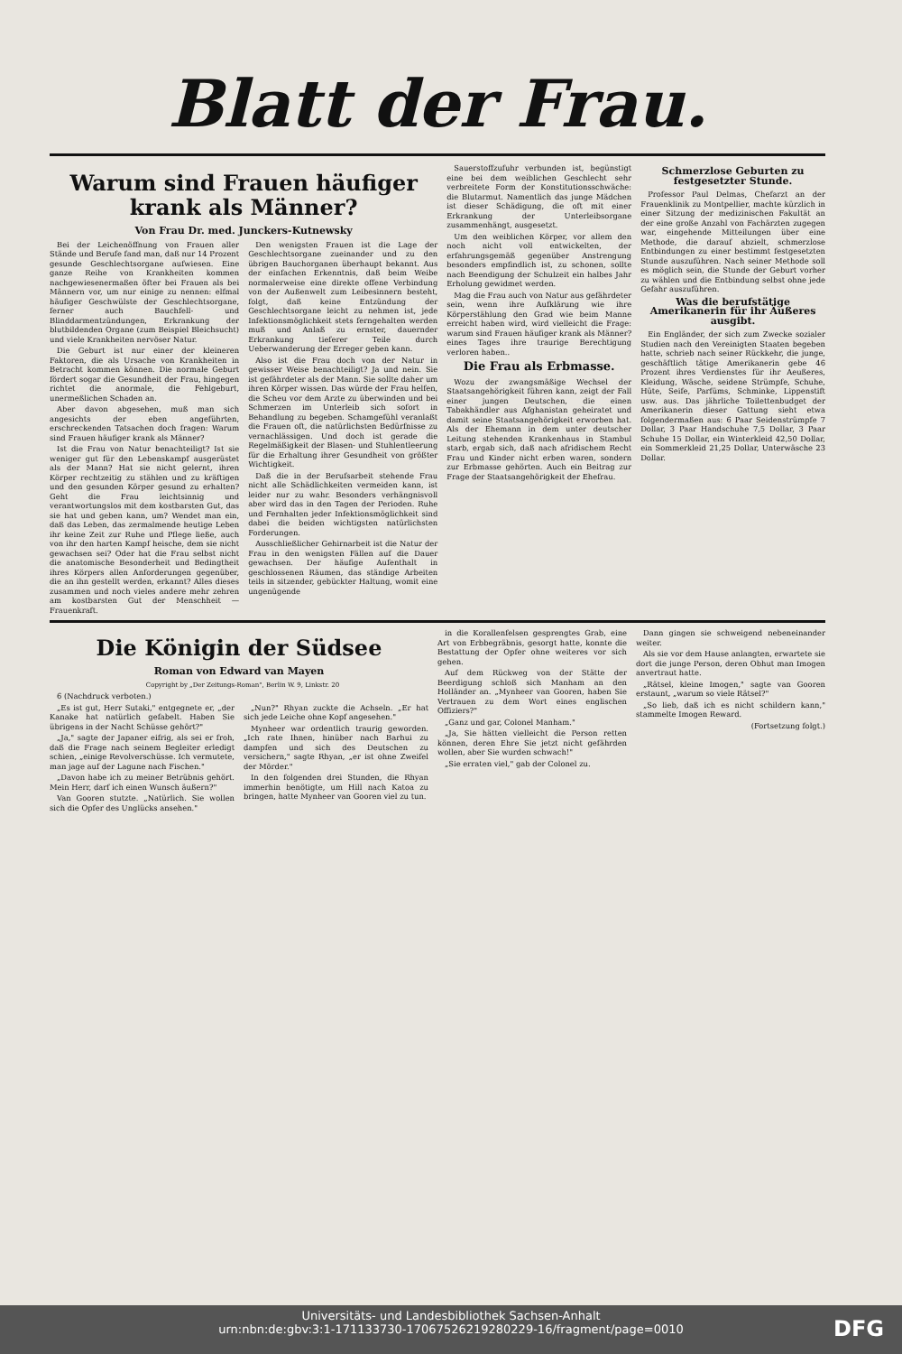Blatt der Frau.
Warum sind Frauen häufiger krank als Männer?
Von Frau Dr. med. Junckers-Kutnewsky
Bei der Leichenöffnung von Frauen aller Stände und Berufe fand man, daß nur 14 Prozent gesunde Geschlechtsorgane aufwiesen. Eine ganze Reihe von Krankheiten kommen nachgewiesenermaßen öfter bei Frauen als bei Männern vor, um nur einige zu nennen: elfmal häufiger Geschwülste der Geschlechtsorgane, ferner auch Bauchfell- und Blinddarmentzündungen, Erkrankung der blutbildenden Organe (zum Beispiel Bleichsucht) und viele Krankheiten nervöser Natur.
Die Geburt ist nur einer der kleineren Faktoren, die als Ursache von Krankheiten in Betracht kommen können. Die normale Geburt fördert sogar die Gesundheit der Frau, hingegen richtet die anormale, die Fehlgeburt, unermeßlichen Schaden an.
Aber davon abgesehen, muß man sich angesichts der eben angeführten, erschreckenden Tatsachen doch fragen: Warum sind Frauen häufiger krank als Männer?
Ist die Frau von Natur benachteiligt? Ist sie weniger gut für den Lebenskampf ausgerüstet als der Mann? Hat sie nicht gelernt, ihren Körper rechtzeitig zu stählen und zu kräftigen und den gesunden Körper gesund zu erhalten? Geht die Frau leichtsinnig und verantwortungslos mit dem kostbarsten Gut, das sie hat und geben kann, um? Wendet man ein, daß das Leben, das zermalmende heutige Leben ihr keine Zeit zur Ruhe und Pflege ließe, auch von ihr den harten Kampf heische, dem sie nicht gewachsen sei? Oder hat die Frau selbst nicht die anatomische Besonderheit und Bedingtheit ihres Körpers allen Anforderungen gegenüber, die an ihn gestellt werden, erkannt? Alles dieses zusammen und noch vieles andere mehr zehren am kostbarsten Gut der Menschheit — Frauenkraft.
Den wenigsten Frauen ist die Lage der Geschlechtsorgane zueinander und zu den übrigen Bauchorganen überhaupt bekannt. Aus der einfachen Erkenntnis, daß beim Weibe normalerweise eine direkte offene Verbindung von der Außenwelt zum Leibesinnern besteht, folgt, daß keine Entzündung der Geschlechtsorgane leicht zu nehmen ist, jede Infektionsmöglichkeit stets ferngehalten werden muß und Anlaß zu ernster, dauernder Erkrankung tieferer Teile durch Ueberwanderung der Erreger geben kann.
Also ist die Frau doch von der Natur in gewisser Weise benachteiligt? Ja und nein. Sie ist gefährdeter als der Mann. Sie sollte daher um ihren Körper wissen. Das würde der Frau helfen, die Scheu vor dem Arzte zu überwinden und bei Schmerzen im Unterleib sich sofort in Behandlung zu begeben. Schamgefühl veranlaßt die Frauen oft, die natürlichsten Bedürfnisse zu vernachlässigen. Und doch ist gerade die Regelmäßigkeit der Blasen- und Stuhlentleerung für die Erhaltung ihrer Gesundheit von größter Wichtigkeit.
Daß die in der Berufsarbeit stehende Frau nicht alle Schädlichkeiten vermeiden kann, ist leider nur zu wahr. Besonders verhängnisvoll aber wird das in den Tagen der Perioden. Ruhe und Fernhalten jeder Infektionsmöglichkeit sind dabei die beiden wichtigsten natürlichsten Forderungen.
Ausschließlicher Gehirnarbeit ist die Natur der Frau in den wenigsten Fällen auf die Dauer gewachsen. Der häufige Aufenthalt in geschlossenen Räumen, das ständige Arbeiten teils in sitzender, gebückter Haltung, womit eine ungenügende
Sauerstoffzufuhr verbunden ist, begünstigt eine bei dem weiblichen Geschlecht sehr verbreitete Form der Konstitutionsschwäche: die Blutarmut. Namentlich das junge Mädchen ist dieser Schädigung, die oft mit einer Erkrankung der Unterleibsorgane zusammenhängt, ausgesetzt.
Um den weiblichen Körper, vor allem den noch nicht voll entwickelten, der erfahrungsgemäß gegenüber Anstrengung besonders empfindlich ist, zu schonen, sollte nach Beendigung der Schulzeit ein halbes Jahr Erholung gewidmet werden.
Mag die Frau auch von Natur aus gefährdeter sein, wenn ihre Aufklärung wie ihre Körperstählung den Grad wie beim Manne erreicht haben wird, wird vielleicht die Frage: warum sind Frauen häufiger krank als Männer? eines Tages ihre traurige Berechtigung verloren haben..
Die Frau als Erbmasse.
Wozu der zwangsmäßige Wechsel der Staatsangehörigkeit führen kann, zeigt der Fall einer jungen Deutschen, die einen Tabakhändler aus Afghanistan geheiratet und damit seine Staatsangehörigkeit erworben hat. Als der Ehemann in dem unter deutscher Leitung stehenden Krankenhaus in Stambul starb, ergab sich, daß nach afridischem Recht Frau und Kinder nicht erben waren, sondern zur Erbmasse gehörten. Auch ein Beitrag zur Frage der Staatsangehörigkeit der Ehefrau.
Schmerzlose Geburten zu festgesetzter Stunde.
Professor Paul Delmas, Chefarzt an der Frauenklinik zu Montpellier, machte kürzlich in einer Sitzung der medizinischen Fakultät an der eine große Anzahl von Fachärzten zugegen war, eingehende Mitteilungen über eine Methode, die darauf abzielt, schmerzlose Entbindungen zu einer bestimmt festgesetzten Stunde auszuführen. Nach seiner Methode soll es möglich sein, die Stunde der Geburt vorher zu wählen und die Entbindung selbst ohne jede Gefahr auszuführen.
Was die berufstätige Amerikanerin für ihr Äußeres ausgibt.
Ein Engländer, der sich zum Zwecke sozialer Studien nach den Vereinigten Staaten begeben hatte, schrieb nach seiner Rückkehr, die junge, geschäftlich tätige Amerikanerin gebe 46 Prozent ihres Verdienstes für ihr Aeußeres, Kleidung, Wäsche, seidene Strümpfe, Schuhe, Hüte, Seife, Parfüms, Schminke, Lippenstift usw. aus. Das jährliche Toilettenbudget der Amerikanerin dieser Gattung sieht etwa folgendermaßen aus: 6 Paar Seidenstrümpfe 7 Dollar, 3 Paar Handschuhe 7,5 Dollar, 3 Paar Schuhe 15 Dollar, ein Winterkleid 42,50 Dollar, ein Sommerkleid 21,25 Dollar, Unterwäsche 23 Dollar.
Die Königin der Südsee
Roman von Edward van Mayen
Copyright by „Der Zeitungs-Roman", Berlin W. 9, Linkstr. 20
6 (Nachdruck verboten.)
„Es ist gut, Herr Sutaki," entgegnete er, „der Kanake hat natürlich gefabelt. Haben Sie übrigens in der Nacht Schüsse gehört?"
„Ja," sagte der Japaner eifrig, als sei er froh, daß die Frage nach seinem Begleiter erledigt schien, „einige Revolverschüsse. Ich vermutete, man jage auf der Lagune nach Fischen."
„Davon habe ich zu meiner Betrübnis gehört. Mein Herr, darf ich einen Wunsch äußern?"
Van Gooren stutzte. „Natürlich. Sie wollen sich die Opfer des Unglücks ansehen."
„Nun?" Rhyan zuckte die Achseln. „Er hat sich jede Leiche ohne Kopf angesehen."
Mynheer war ordentlich traurig geworden. „Ich rate Ihnen, hinüber nach Barhui zu dampfen und sich des Deutschen zu versichern," sagte Rhyan, „er ist ohne Zweifel der Mörder."
In den folgenden drei Stunden, die Rhyan immerhin benötigte, um Hill nach Katoa zu bringen, hatte Mynheer van Gooren viel zu tun.
in die Korallenfelsen gesprengtes Grab, eine Art von Erbbegräbnis, gesorgt hatte, konnte die Bestattung der Opfer ohne weiteres vor sich gehen.
Auf dem Rückweg von der Stätte der Beerdigung schloß sich Manham an den Holländer an. „Mynheer van Gooren, haben Sie Vertrauen zu dem Wort eines englischen Offiziers?"
„Ganz und gar, Colonel Manham."
„Ja, Sie hätten vielleicht die Person retten können, deren Ehre Sie jetzt nicht gefährden wollen, aber Sie wurden schwach!"
„Sie erraten viel," gab der Colonel zu.
Dann gingen sie schweigend nebeneinander weiter.
Als sie vor dem Hause anlangten, erwartete sie dort die junge Person, deren Obhut man Imogen anvertraut hatte.
„Rätsel, kleine Imogen," sagte van Gooren erstaunt, „warum so viele Rätsel?"
„So lieb, daß ich es nicht schildern kann," stammelte Imogen Reward.
(Fortsetzung folgt.)
Universitäts- und Landesbibliothek Sachsen-Anhalt
urn:nbn:de:gbv:3:1-171133730-17067526219280229-16/fragment/page=0010
DFG